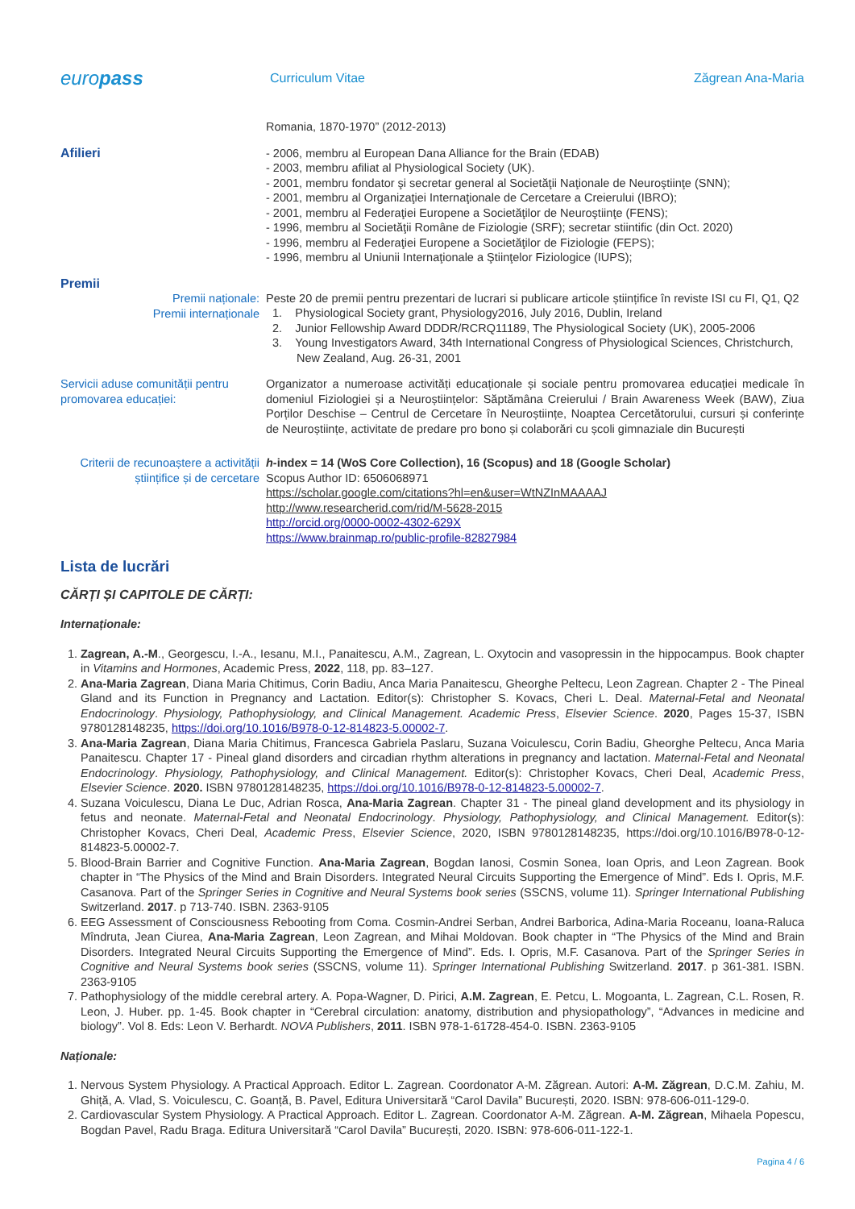europass
Curriculum Vitae Zăgrean Ana-Maria
Romania, 1870-1970” (2012-2013)
Afilieri - 2006, membru al European Dana Alliance for the Brain (EDAB)
- 2003, membru afiliat al Physiological Society (UK).
- 2001, membru fondator şi secretar general al Societăţii Naţionale de Neuroştiinţe (SNN);
- 2001, membru al Organizaţiei Internaţionale de Cercetare a Creierului (IBRO);
- 2001, membru al Federaţiei Europene a Societăţilor de Neuroştiinţe (FENS);
- 1996, membru al Societăţii Române de Fiziologie (SRF); secretar stiintific (din Oct. 2020)
- 1996, membru al Federaţiei Europene a Societăţilor de Fiziologie (FEPS);
- 1996, membru al Uniunii Internaţionale a Ştiinţelor Fiziologice (IUPS);
Premii
Premii naționale:
Premii internaționale
Peste 20 de premii pentru prezentari de lucrari si publicare articole științifice în reviste ISI cu FI, Q1, Q2
1. Physiological Society grant, Physiology2016, July 2016, Dublin, Ireland
2. Junior Fellowship Award DDDR/RCRQ11189, The Physiological Society (UK), 2005-2006
3. Young Investigators Award, 34th International Congress of Physiological Sciences, Christchurch,
New Zealand, Aug. 26-31, 2001
Servicii aduse comunității pentru promovarea educației:
Organizator a numeroase activități educaționale și sociale pentru promovarea educației medicale în domeniul Fiziologiei și a Neuroștiințelor: Săptămâna Creierului / Brain Awareness Week (BAW), Ziua Porților Deschise – Centrul de Cercetare în Neuroștiințe, Noaptea Cercetătorului, cursuri și conferințe de Neuroștiințe, activitate de predare pro bono și colaborări cu școli gimnaziale din București
Criterii de recunoaștere a activității științifice și de cercetare
h-index = 14 (WoS Core Collection), 16 (Scopus) and 18 (Google Scholar)
Scopus Author ID: 6506068971
https://scholar.google.com/citations?hl=en&user=WtNZInMAAAAJ
http://www.researcherid.com/rid/M-5628-2015
http://orcid.org/0000-0002-4302-629X
https://www.brainmap.ro/public-profile-82827984
Lista de lucrări
CĂRȚI ȘI CAPITOLE DE CĂRȚI:
Internaționale:
1. Zagrean, A.-M., Georgescu, I.-A., Iesanu, M.I., Panaitescu, A.M., Zagrean, L. Oxytocin and vasopressin in the hippocampus. Book chapter in Vitamins and Hormones, Academic Press, 2022, 118, pp. 83–127.
2. Ana-Maria Zagrean, Diana Maria Chitimus, Corin Badiu, Anca Maria Panaitescu, Gheorghe Peltecu, Leon Zagrean. Chapter 2 - The Pineal Gland and its Function in Pregnancy and Lactation. Editor(s): Christopher S. Kovacs, Cheri L. Deal. Maternal-Fetal and Neonatal Endocrinology. Physiology, Pathophysiology, and Clinical Management. Academic Press, Elsevier Science. 2020, Pages 15-37, ISBN 9780128148235, https://doi.org/10.1016/B978-0-12-814823-5.00002-7.
3. Ana-Maria Zagrean, Diana Maria Chitimus, Francesca Gabriela Paslaru, Suzana Voiculescu, Corin Badiu, Gheorghe Peltecu, Anca Maria Panaitescu. Chapter 17 - Pineal gland disorders and circadian rhythm alterations in pregnancy and lactation. Maternal-Fetal and Neonatal Endocrinology. Physiology, Pathophysiology, and Clinical Management. Editor(s): Christopher Kovacs, Cheri Deal, Academic Press, Elsevier Science. 2020. ISBN 9780128148235, https://doi.org/10.1016/B978-0-12-814823-5.00002-7.
4. Suzana Voiculescu, Diana Le Duc, Adrian Rosca, Ana-Maria Zagrean. Chapter 31 - The pineal gland development and its physiology in fetus and neonate. Maternal-Fetal and Neonatal Endocrinology. Physiology, Pathophysiology, and Clinical Management. Editor(s): Christopher Kovacs, Cheri Deal, Academic Press, Elsevier Science, 2020, ISBN 9780128148235, https://doi.org/10.1016/B978-0-12-814823-5.00002-7.
5. Blood-Brain Barrier and Cognitive Function. Ana-Maria Zagrean, Bogdan Ianosi, Cosmin Sonea, Ioan Opris, and Leon Zagrean. Book chapter in “The Physics of the Mind and Brain Disorders. Integrated Neural Circuits Supporting the Emergence of Mind”. Eds I. Opris, M.F. Casanova. Part of the Springer Series in Cognitive and Neural Systems book series (SSCNS, volume 11). Springer International Publishing Switzerland. 2017. p 713-740. ISBN. 2363-9105
6. EEG Assessment of Consciousness Rebooting from Coma. Cosmin-Andrei Serban, Andrei Barborica, Adina-Maria Roceanu, Ioana-Raluca Mîndruta, Jean Ciurea, Ana-Maria Zagrean, Leon Zagrean, and Mihai Moldovan. Book chapter in “The Physics of the Mind and Brain Disorders. Integrated Neural Circuits Supporting the Emergence of Mind”. Eds. I. Opris, M.F. Casanova. Part of the Springer Series in Cognitive and Neural Systems book series (SSCNS, volume 11). Springer International Publishing Switzerland. 2017. p 361-381. ISBN. 2363-9105
7. Pathophysiology of the middle cerebral artery. A. Popa-Wagner, D. Pirici, A.M. Zagrean, E. Petcu, L. Mogoanta, L. Zagrean, C.L. Rosen, R. Leon, J. Huber. pp. 1-45. Book chapter in “Cerebral circulation: anatomy, distribution and physiopathology”, “Advances in medicine and biology”. Vol 8. Eds: Leon V. Berhardt. NOVA Publishers, 2011. ISBN 978-1-61728-454-0. ISBN. 2363-9105
Naționale:
1. Nervous System Physiology. A Practical Approach. Editor L. Zagrean. Coordonator A-M. Zăgrean. Autori: A-M. Zăgrean, D.C.M. Zahiu, M. Ghiță, A. Vlad, S. Voiculescu, C. Goanță, B. Pavel, Editura Universitară “Carol Davila” București, 2020. ISBN: 978-606-011-129-0.
2. Cardiovascular System Physiology. A Practical Approach. Editor L. Zagrean. Coordonator A-M. Zăgrean. A-M. Zăgrean, Mihaela Popescu, Bogdan Pavel, Radu Braga. Editura Universitară “Carol Davila” București, 2020. ISBN: 978-606-011-122-1.
Pagina 4 / 6